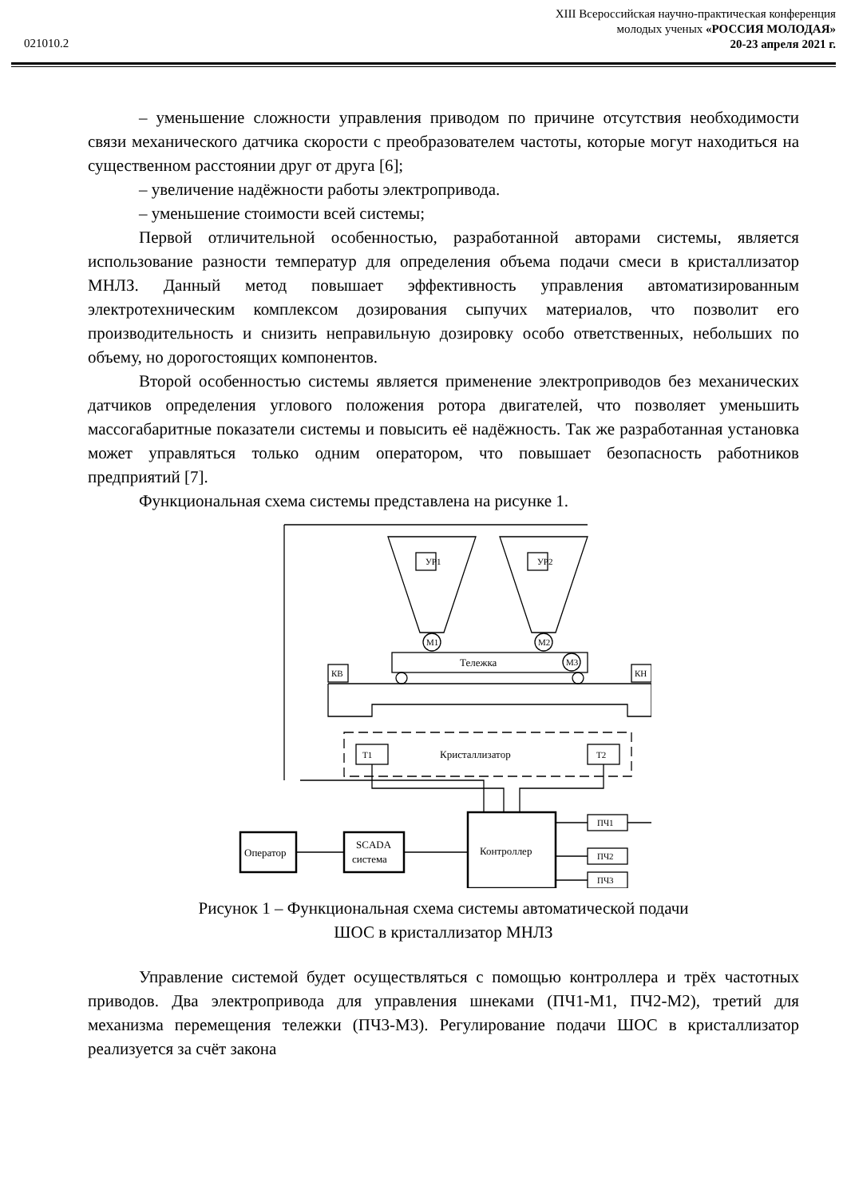XIII Всероссийская научно-практическая конференция
молодых ученых «РОССИЯ МОЛОДАЯ»
20-23 апреля 2021 г.
021010.2
– уменьшение сложности управления приводом по причине отсутствия необходимости связи механического датчика скорости с преобразователем частоты, которые могут находиться на существенном расстоянии друг от друга [6];
– увеличение надёжности работы электропривода.
– уменьшение стоимости всей системы;
Первой отличительной особенностью, разработанной авторами системы, является использование разности температур для определения объема подачи смеси в кристаллизатор МНЛЗ. Данный метод повышает эффективность управления автоматизированным электротехническим комплексом дозирования сыпучих материалов, что позволит его производительность и снизить неправильную дозировку особо ответственных, небольших по объему, но дорогостоящих компонентов.
Второй особенностью системы является применение электроприводов без механических датчиков определения углового положения ротора двигателей, что позволяет уменьшить массогабаритные показатели системы и повысить её надёжность. Так же разработанная установка может управляться только одним оператором, что повышает безопасность работников предприятий [7].
Функциональная схема системы представлена на рисунке 1.
УР1
УР2
М1
М2
М3
Тележка
КВ
КН
Т1
Т2
Кристаллизатор
Оператор
SCADA
система
Контроллер
ПЧ1
ПЧ2
ПЧ3
Рисунок 1 – Функциональная схема системы автоматической подачи
ШОС в кристаллизатор МНЛЗ
Управление системой будет осуществляться с помощью контроллера и трёх частотных приводов. Два электропривода для управления шнеками (ПЧ1-М1, ПЧ2-М2), третий для механизма перемещения тележки (ПЧ3-М3). Регулирование подачи ШОС в кристаллизатор реализуется за счёт закона